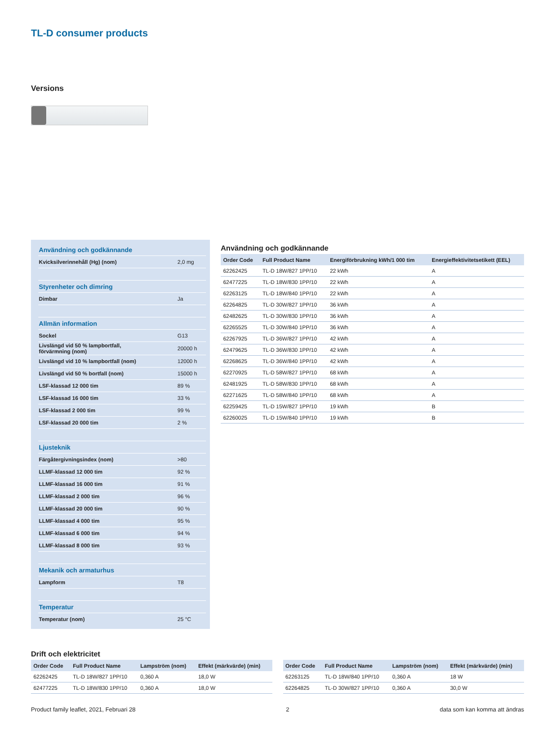TL-D consumer products
Versions
| Användning och godkännande | |
| Kvicksilverinnehåll (Hg) (nom) | 2,0 mg |
| Styrenheter och dimring | |
| Dimbar | Ja |
| Allmän information | |
| Sockel | G13 |
| Livslängd vid 50 % lampbortfall, förvärmning (nom) | 20000 h |
| Livslängd vid 10 % lampbortfall (nom) | 12000 h |
| Livslängd vid 50 % bortfall (nom) | 15000 h |
| LSF-klassad 12 000 tim | 89 % |
| LSF-klassad 16 000 tim | 33 % |
| LSF-klassad 2 000 tim | 99 % |
| LSF-klassad 20 000 tim | 2 % |
| Ljusteknik | |
| Färgåtergivningsindex (nom) | >80 |
| LLMF-klassad 12 000 tim | 92 % |
| LLMF-klassad 16 000 tim | 91 % |
| LLMF-klassad 2 000 tim | 96 % |
| LLMF-klassad 20 000 tim | 90 % |
| LLMF-klassad 4 000 tim | 95 % |
| LLMF-klassad 6 000 tim | 94 % |
| LLMF-klassad 8 000 tim | 93 % |
| Mekanik och armaturhus | |
| Lampform | T8 |
| Temperatur | |
| Temperatur (nom) | 25 °C |
Användning och godkännande
| Order Code | Full Product Name | Energiförbrukning kWh/1 000 tim | Energieffektivitetsetikett (EEL) |
| --- | --- | --- | --- |
| 62262425 | TL-D 18W/827 1PP/10 | 22 kWh | A |
| 62477225 | TL-D 18W/830 1PP/10 | 22 kWh | A |
| 62263125 | TL-D 18W/840 1PP/10 | 22 kWh | A |
| 62264825 | TL-D 30W/827 1PP/10 | 36 kWh | A |
| 62482625 | TL-D 30W/830 1PP/10 | 36 kWh | A |
| 62265525 | TL-D 30W/840 1PP/10 | 36 kWh | A |
| 62267925 | TL-D 36W/827 1PP/10 | 42 kWh | A |
| 62479625 | TL-D 36W/830 1PP/10 | 42 kWh | A |
| 62268625 | TL-D 36W/840 1PP/10 | 42 kWh | A |
| 62270925 | TL-D 58W/827 1PP/10 | 68 kWh | A |
| 62481925 | TL-D 58W/830 1PP/10 | 68 kWh | A |
| 62271625 | TL-D 58W/840 1PP/10 | 68 kWh | A |
| 62259425 | TL-D 15W/827 1PP/10 | 19 kWh | B |
| 62260025 | TL-D 15W/840 1PP/10 | 19 kWh | B |
Drift och elektricitet
| Order Code | Full Product Name | Lampström (nom) | Effekt (märkvärde) (min) |
| --- | --- | --- | --- |
| 62262425 | TL-D 18W/827 1PP/10 | 0,360 A | 18,0 W |
| 62477225 | TL-D 18W/830 1PP/10 | 0,360 A | 18,0 W |
| Order Code | Full Product Name | Lampström (nom) | Effekt (märkvärde) (min) |
| --- | --- | --- | --- |
| 62263125 | TL-D 18W/840 1PP/10 | 0,360 A | 18 W |
| 62264825 | TL-D 30W/827 1PP/10 | 0,360 A | 30,0 W |
Product family leaflet, 2021, Februari 28 2 data som kan komma att ändras